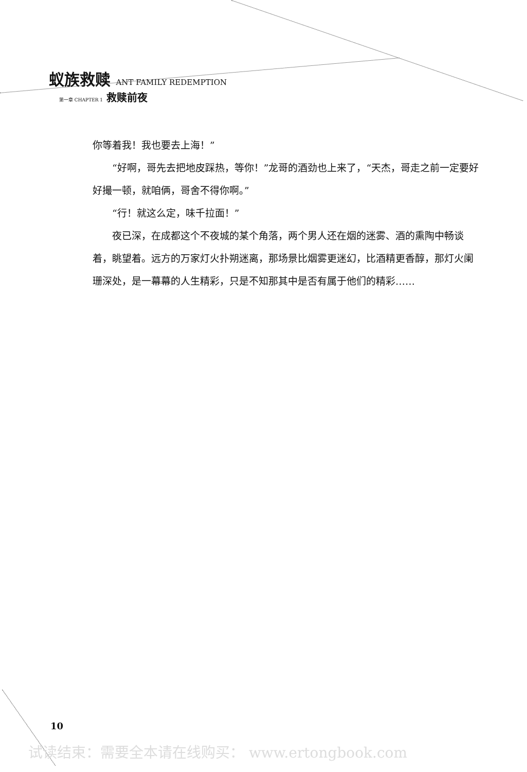蚁族救赎 ANT FAMILY REDEMPTION
第一章 CHAPTER 1 救赎前夜
你等着我！我也要去上海！”
“好啊，哥先去把地皮踩热，等你！”龙哥的酒劲也上来了，“天杰，哥走之前一定要好好撮一顿，就咱俩，哥舍不得你啊。”
“行！就这么定，味千拉面！”
夜已深，在成都这个不夜城的某个角落，两个男人还在烟的迷雾、酒的熏陶中畅谈着，眺望着。远方的万家灯火扑朔迷离，那场景比烟雾更迷幻，比酒精更香醇，那灯火阑珊深处，是一幕幕的人生精彩，只是不知那其中是否有属于他们的精彩……
10
试读结束：需要全本请在线购买： www.ertongbook.com